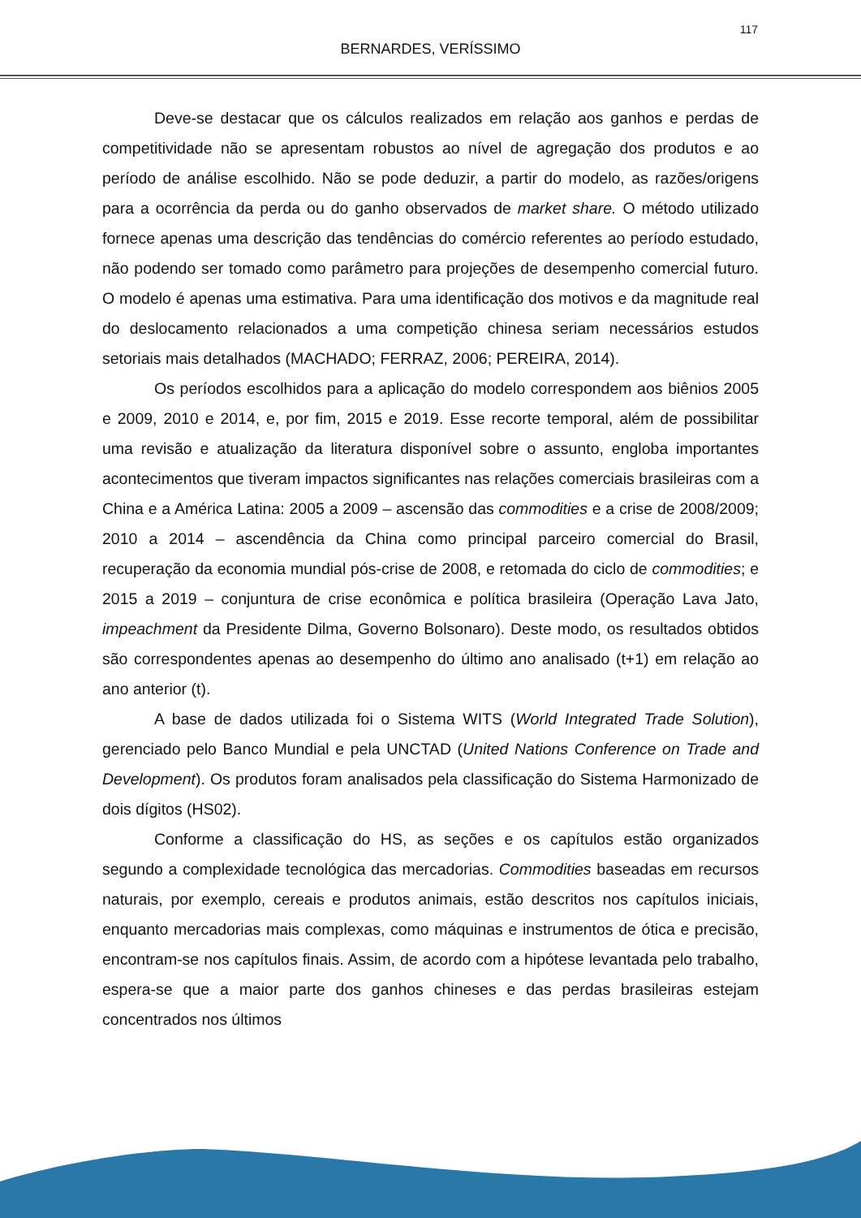117
BERNARDES, VERÍSSIMO
Deve-se destacar que os cálculos realizados em relação aos ganhos e perdas de competitividade não se apresentam robustos ao nível de agregação dos produtos e ao período de análise escolhido. Não se pode deduzir, a partir do modelo, as razões/origens para a ocorrência da perda ou do ganho observados de market share. O método utilizado fornece apenas uma descrição das tendências do comércio referentes ao período estudado, não podendo ser tomado como parâmetro para projeções de desempenho comercial futuro. O modelo é apenas uma estimativa. Para uma identificação dos motivos e da magnitude real do deslocamento relacionados a uma competição chinesa seriam necessários estudos setoriais mais detalhados (MACHADO; FERRAZ, 2006; PEREIRA, 2014).
Os períodos escolhidos para a aplicação do modelo correspondem aos biênios 2005 e 2009, 2010 e 2014, e, por fim, 2015 e 2019. Esse recorte temporal, além de possibilitar uma revisão e atualização da literatura disponível sobre o assunto, engloba importantes acontecimentos que tiveram impactos significantes nas relações comerciais brasileiras com a China e a América Latina: 2005 a 2009 – ascensão das commodities e a crise de 2008/2009; 2010 a 2014 – ascendência da China como principal parceiro comercial do Brasil, recuperação da economia mundial pós-crise de 2008, e retomada do ciclo de commodities; e 2015 a 2019 – conjuntura de crise econômica e política brasileira (Operação Lava Jato, impeachment da Presidente Dilma, Governo Bolsonaro). Deste modo, os resultados obtidos são correspondentes apenas ao desempenho do último ano analisado (t+1) em relação ao ano anterior (t).
A base de dados utilizada foi o Sistema WITS (World Integrated Trade Solution), gerenciado pelo Banco Mundial e pela UNCTAD (United Nations Conference on Trade and Development). Os produtos foram analisados pela classificação do Sistema Harmonizado de dois dígitos (HS02).
Conforme a classificação do HS, as seções e os capítulos estão organizados segundo a complexidade tecnológica das mercadorias. Commodities baseadas em recursos naturais, por exemplo, cereais e produtos animais, estão descritos nos capítulos iniciais, enquanto mercadorias mais complexas, como máquinas e instrumentos de ótica e precisão, encontram-se nos capítulos finais. Assim, de acordo com a hipótese levantada pelo trabalho, espera-se que a maior parte dos ganhos chineses e das perdas brasileiras estejam concentrados nos últimos